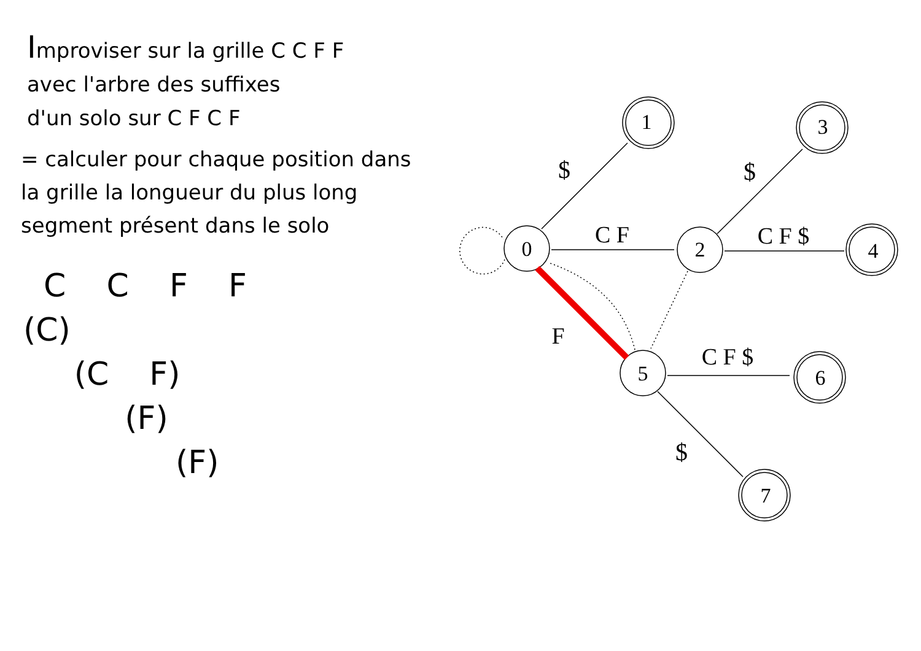Improviser sur la grille C C F F
avec l'arbre des suffixes
d'un solo sur C F C F
= calculer pour chaque position dans
la grille la longueur du plus long
segment présent dans le solo
C C F F
(C)
(C F)
(F)
(F)
0
2
5
1
3
4
6
7
$
$
C F
C F $
F
C F $
$